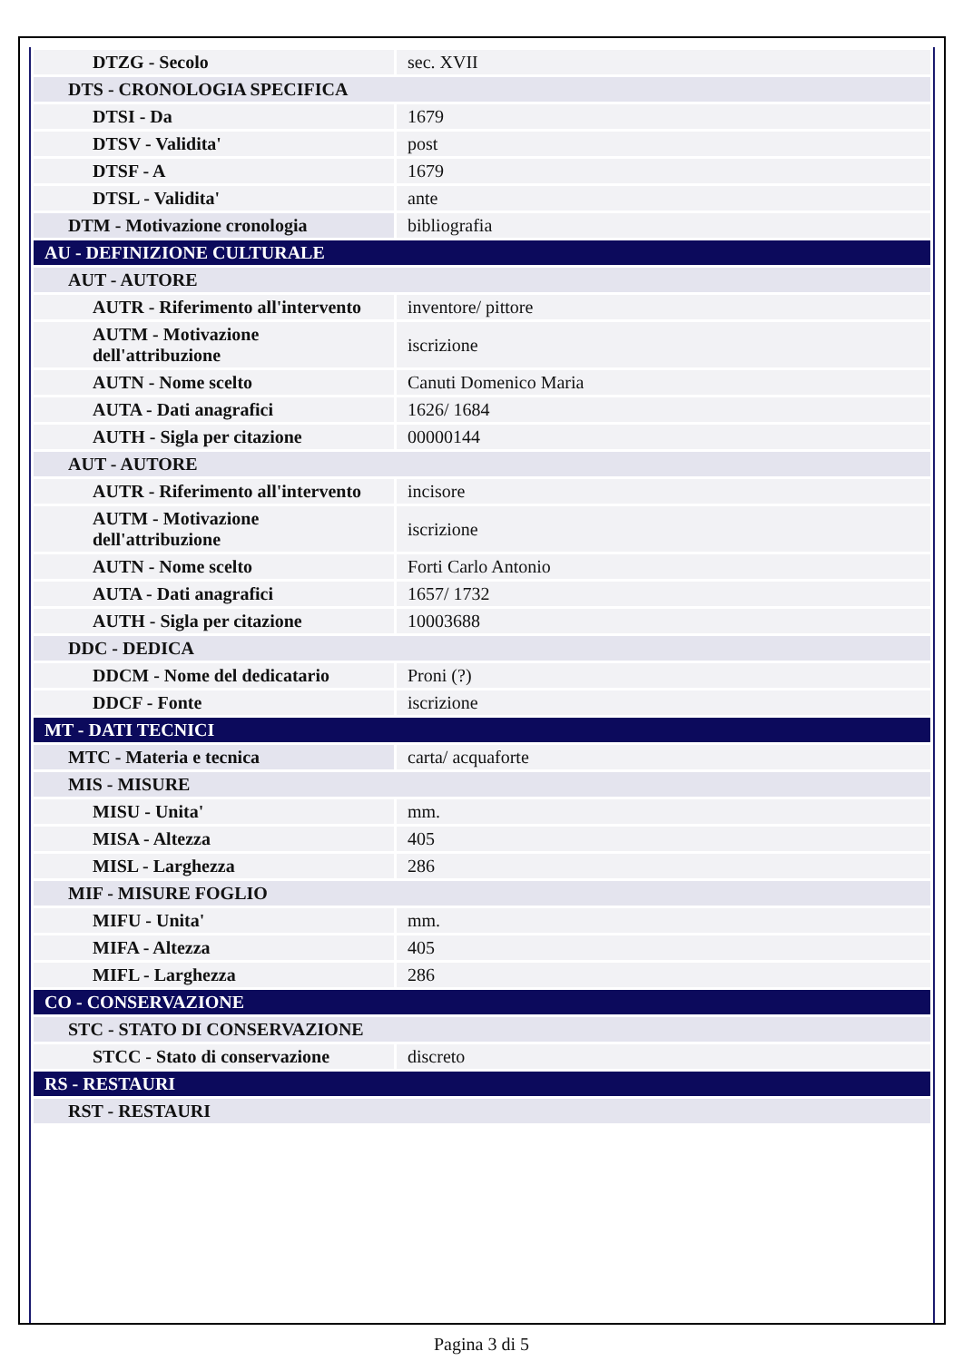| DTZG - Secolo | sec. XVII |
| DTS - CRONOLOGIA SPECIFICA | |
| DTSI - Da | 1679 |
| DTSV - Validita' | post |
| DTSF - A | 1679 |
| DTSL - Validita' | ante |
| DTM - Motivazione cronologia | bibliografia |
| AU - DEFINIZIONE CULTURALE | |
| AUT - AUTORE | |
| AUTR - Riferimento all'intervento | inventore/ pittore |
| AUTM - Motivazione dell'attribuzione | iscrizione |
| AUTN - Nome scelto | Canuti Domenico Maria |
| AUTA - Dati anagrafici | 1626/ 1684 |
| AUTH - Sigla per citazione | 00000144 |
| AUT - AUTORE | |
| AUTR - Riferimento all'intervento | incisore |
| AUTM - Motivazione dell'attribuzione | iscrizione |
| AUTN - Nome scelto | Forti Carlo Antonio |
| AUTA - Dati anagrafici | 1657/ 1732 |
| AUTH - Sigla per citazione | 10003688 |
| DDC - DEDICA | |
| DDCM - Nome del dedicatario | Proni (?) |
| DDCF - Fonte | iscrizione |
| MT - DATI TECNICI | |
| MTC - Materia e tecnica | carta/ acquaforte |
| MIS - MISURE | |
| MISU - Unita' | mm. |
| MISA - Altezza | 405 |
| MISL - Larghezza | 286 |
| MIF - MISURE FOGLIO | |
| MIFU - Unita' | mm. |
| MIFA - Altezza | 405 |
| MIFL - Larghezza | 286 |
| CO - CONSERVAZIONE | |
| STC - STATO DI CONSERVAZIONE | |
| STCC - Stato di conservazione | discreto |
| RS - RESTAURI | |
| RST - RESTAURI | |
Pagina 3 di 5